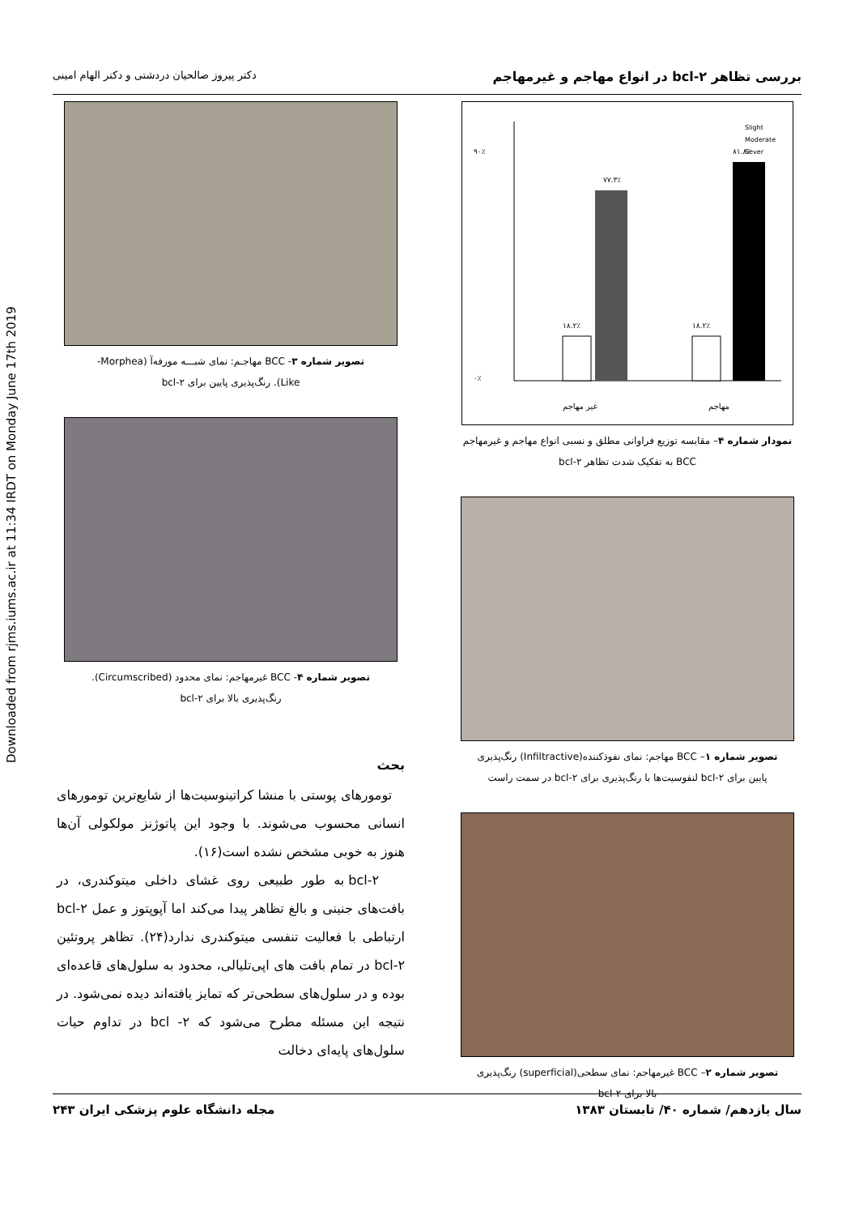Downloaded from rjms.iums.ac.ir at 11:34 IRDT on Monday June 17th 2019
بررسی تظاهر bcl-۲ در انواع مهاجم و غیرمهاجم دکتر پیروز صالحیان دردشتی و دکتر الهام امینی
۹۰٪
۰٪
۷۷.۳٪
۸۱.۸٪
۱۸.۲٪
۱۸.۲٪
Slight
Moderate
Sever
غیر مهاجم
مهاجم
نمودار شماره ۴– مقایسه توزیع فراوانی مطلق و نسبی انواع مهاجم و غیرمهاجم
BCC به تفکیک شدت تظاهر bcl-۲
تصویر شماره ۱– BCC مهاجم: نمای نفوذکننده(Infiltractive) رنگ‌پذیری
پایین برای bcl-۲ لنفوسیت‌ها با رنگ‌پذیری برای bcl-۲ در سمت راست
تصویر شماره ۲– BCC غیرمهاجم: نمای سطحی(superficial) رنگ‌پذیری
بالا برای bcl-۲
تصویر شماره ۳- BCC مهاجـم: نمای شبـــه مورفه‌آ (Morphea-
Like). رنگ‌پذیری پایین برای bcl-۲
تصویر شماره ۴- BCC غیرمهاجم: نمای محدود (Circumscribed).
رنگ‌پذیری بالا برای bcl-۲
بحث
تومورهای پوستی با منشا کراتینوسیت‌ها از شایع‌ترین تومورهای انسانی محسوب می‌شوند. با وجود این پاتوژنز مولکولی آن‌ها هنوز به خوبی مشخص نشده است(۱۶).
bcl-۲ به طور طبیعی روی غشای داخلی میتوکندری، در بافت‌های جنینی و بالغ تظاهر پیدا می‌کند اما آپوپتوز و عمل bcl-۲ ارتباطی با فعالیت تنفسی میتوکندری ندارد(۲۴). تظاهر پروتئین bcl-۲ در تمام بافت های اپی‌تلیالی، محدود به سلول‌های قاعده‌ای بوده و در سلول‌های سطحی‌تر که تمایز یافته‌اند دیده نمی‌شود. در نتیجه این مسئله مطرح می‌شود که bcl -۲ در تداوم حیات سلول‌های پایه‌ای دخالت
سال یازدهم/ شماره ۴۰/ تابستان ۱۳۸۳ مجله دانشگاه علوم پزشکی ایران ۲۴۳